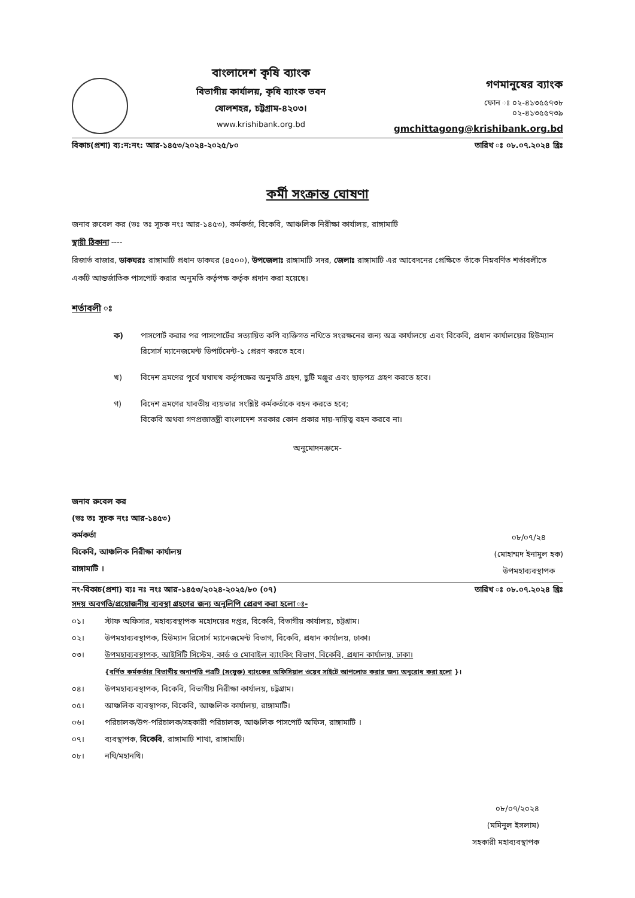বাংলাদেশ কৃষি ব্যাংক
বিভাগীয় কার্যালয়, কৃষি ব্যাংক ভবন
ষোলশহর, চট্টগ্রাম-৪২০৩।
www.krishibank.org.bd
গণমানুষের ব্যাংক
ফোন ঃ ০২-৪১৩৫৫৭৩৮
০২-৪১৩৫৫৭৩৯
gmchittagong@krishibank.org.bd
বিকাচ(প্রশা) ব্য:ন:নং: আর-১৪৫৩/২০২৪-২০২৫/৮০ তারিখ ঃ ০৮.০৭.২০২৪ খ্রিঃ
কর্মী সংক্রান্ত ঘোষণা
জনাব রুবেল কর (ভঃ তঃ সূচক নংঃ আর-১৪৫৩), কর্মকর্তা, বিকেবি, আঞ্চলিক নিরীক্ষা কার্যালয়, রাঙ্গামাটি
স্থায়ী ঠিকানা ----
রিজার্ভ বাজার, ডাকঘরঃ রাঙ্গামাটি প্রধান ডাকঘর (৪৫০০), উপজেলাঃ রাঙ্গামাটি সদর, জেলাঃ রাঙ্গামাটি এর আবেদনের প্রেক্ষিতে তাঁকে নিম্নবর্ণিত শর্তাবলীতে একটি আন্তর্জাতিক পাসপোর্ট করার অনুমতি কর্তৃপক্ষ কর্তৃক প্রদান করা হয়েছে।
শর্তাবলী ঃ
ক) পাসপোর্ট করার পর পাসপোর্টের সত্যায়িত কপি ব্যক্তিগত নথিতে সংরক্ষনের জন্য অত্র কার্যালয়ে এবং বিকেবি, প্রধান কার্যালয়ের হিউম্যান রিসোর্স ম্যানেজমেন্ট ডিপার্টমেন্ট-১ প্রেরণ করতে হবে।
খ) বিদেশ ভ্রমণের পূর্বে যথাযথ কর্তৃপক্ষের অনুমতি গ্রহণ, ছুটি মঞ্জুর এবং ছাড়পত্র গ্রহণ করতে হবে।
গ) বিদেশ ভ্রমণের যাবতীয় ব্যয়ভার সংশ্লিষ্ট কর্মকর্তাকে বহন করতে হবে;
বিকেবি অথবা গণপ্রজাতন্ত্রী বাংলাদেশ সরকার কোন প্রকার দায়-দায়িত্ব বহন করবে না।
অনুমোদনক্রমে-
জনাব রুবেল কর
(ভঃ তঃ সূচক নংঃ আর-১৪৫৩)
কর্মকর্তা
বিকেবি, আঞ্চলিক নিরীক্ষা কার্যালয়
রাঙ্গামাটি ।
০৮/০৭/২৪
(মোহাম্মদ ইনামুল হক)
উপমহাব্যবস্থাপক
নং-বিকাচ(প্রশা) ব্যঃ নঃ নংঃ আর-১৪৫৩/২০২৪-২০২৫/৮০ (০৭) তারিখ ঃ ০৮.০৭.২০২৪ খ্রিঃ
সদয় অবগতি/প্রয়োজনীয় ব্যবস্থা গ্রহণের জন্য অনুলিপি প্রেরণ করা হলো ঃ-
০১। স্টাফ অফিসার, মহাব্যবস্থাপক মহোদয়ের দপ্তর, বিকেবি, বিভাগীয় কার্যালয়, চট্টগ্রাম।
০২। উপমহাব্যবস্থাপক, হিউম্যান রিসোর্স ম্যানেজমেন্ট বিভাগ, বিকেবি, প্রধান কার্যালয়, ঢাকা।
০৩। উপমহাব্যবস্থাপক, আইসিটি সিস্টেম, কার্ড ও মোবাইল ব্যাংকিং বিভাগ, বিকেবি, প্রধান কার্যালয়, ঢাকা।
{বর্ণিত কর্মকর্তার বিভাগীয় অনাপত্তি পত্রটি (সংযুক্ত) ব্যাংকের অফিসিয়াল ওয়েব সাইটে আপলোড করার জন্য অনুরোধ করা হলো }।
০৪। উপমহাব্যবস্থাপক, বিকেবি, বিভাগীয় নিরীক্ষা কার্যালয়, চট্টগ্রাম।
০৫। আঞ্চলিক ব্যবস্থাপক, বিকেবি, আঞ্চলিক কার্যালয়, রাঙ্গামাটি।
০৬। পরিচালক/উপ-পরিচালক/সহকারী পরিচালক, আঞ্চলিক পাসপোর্ট অফিস, রাঙ্গামাটি ।
০৭। ব্যবস্থাপক, বিকেবি, রাঙ্গামাটি শাখা, রাঙ্গামাটি।
০৮। নথি/মহানথি।
০৮/০৭/২০২৪
(মমিনুল ইসলাম)
সহকারী মহাব্যবস্থাপক